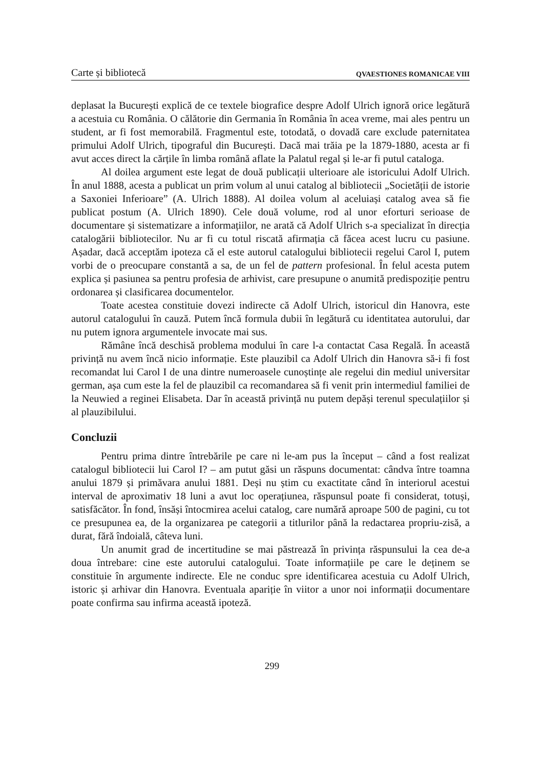Carte și bibliotecă QVAESTIONES ROMANICAE VIII
deplasat la București explică de ce textele biografice despre Adolf Ulrich ignoră orice legătură a acestuia cu România. O călătorie din Germania în România în acea vreme, mai ales pentru un student, ar fi fost memorabilă. Fragmentul este, totodată, o dovadă care exclude paternitatea primului Adolf Ulrich, tipograful din București. Dacă mai trăia pe la 1879-1880, acesta ar fi avut acces direct la cărțile în limba română aflate la Palatul regal și le-ar fi putul cataloga.
Al doilea argument este legat de două publicații ulterioare ale istoricului Adolf Ulrich. În anul 1888, acesta a publicat un prim volum al unui catalog al bibliotecii „Societății de istorie a Saxoniei Inferioare” (A. Ulrich 1888). Al doilea volum al aceluiași catalog avea să fie publicat postum (A. Ulrich 1890). Cele două volume, rod al unor eforturi serioase de documentare și sistematizare a informațiilor, ne arată că Adolf Ulrich s-a specializat în direcția catalogării bibliotecilor. Nu ar fi cu totul riscată afirmația că făcea acest lucru cu pasiune. Așadar, dacă acceptăm ipoteza că el este autorul catalogului bibliotecii regelui Carol I, putem vorbi de o preocupare constantă a sa, de un fel de pattern profesional. În felul acesta putem explica și pasiunea sa pentru profesia de arhivist, care presupune o anumită predispoziție pentru ordonarea și clasificarea documentelor.
Toate acestea constituie dovezi indirecte că Adolf Ulrich, istoricul din Hanovra, este autorul catalogului în cauză. Putem încă formula dubii în legătură cu identitatea autorului, dar nu putem ignora argumentele invocate mai sus.
Rămâne încă deschisă problema modului în care l-a contactat Casa Regală. În această privință nu avem încă nicio informație. Este plauzibil ca Adolf Ulrich din Hanovra să-i fi fost recomandat lui Carol I de una dintre numeroasele cunoștințe ale regelui din mediul universitar german, așa cum este la fel de plauzibil ca recomandarea să fi venit prin intermediul familiei de la Neuwied a reginei Elisabeta. Dar în această privință nu putem depăși terenul speculațiilor și al plauzibilului.
Concluzii
Pentru prima dintre întrebările pe care ni le-am pus la început – când a fost realizat catalogul bibliotecii lui Carol I? – am putut găsi un răspuns documentat: cândva între toamna anului 1879 și primăvara anului 1881. Deși nu știm cu exactitate când în interiorul acestui interval de aproximativ 18 luni a avut loc operațiunea, răspunsul poate fi considerat, totuși, satisfăcător. În fond, însăși întocmirea acelui catalog, care numără aproape 500 de pagini, cu tot ce presupunea ea, de la organizarea pe categorii a titlurilor până la redactarea propriu-zisă, a durat, fără îndoială, câteva luni.
Un anumit grad de incertitudine se mai păstrează în privința răspunsului la cea de-a doua întrebare: cine este autorului catalogului. Toate informațiile pe care le deținem se constituie în argumente indirecte. Ele ne conduc spre identificarea acestuia cu Adolf Ulrich, istoric și arhivar din Hanovra. Eventuala apariție în viitor a unor noi informații documentare poate confirma sau infirma această ipoteză.
299